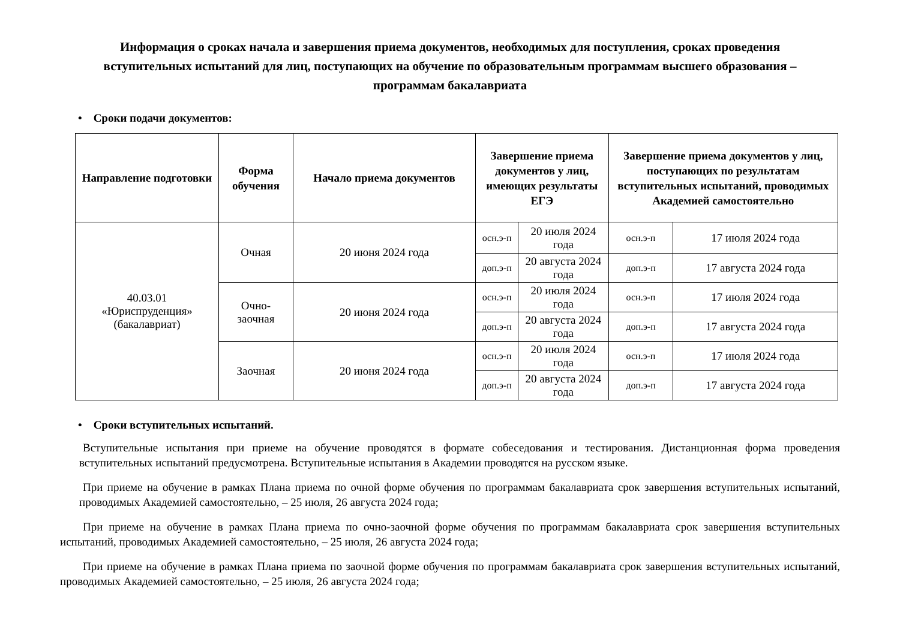Информация о сроках начала и завершения приема документов, необходимых для поступления, сроках проведения вступительных испытаний для лиц, поступающих на обучение по образовательным программам высшего образования – программам бакалавриата
• Сроки подачи документов:
| Направление подготовки | Форма обучения | Начало приема документов | Завершение приема документов у лиц, имеющих результаты ЕГЭ | | Завершение приема документов у лиц, поступающих по результатам вступительных испытаний, проводимых Академией самостоятельно | |
| --- | --- | --- | --- | --- | --- | --- |
| 40.03.01 «Юриспруденция» (бакалавриат) | Очная | 20 июня 2024 года | осн.э-п | 20 июля 2024 года | осн.э-п | 17 июля 2024 года |
| | | | доп.э-п | 20 августа 2024 года | доп.э-п | 17 августа 2024 года |
| | Очно- заочная | 20 июня 2024 года | осн.э-п | 20 июля 2024 года | осн.э-п | 17 июля 2024 года |
| | | | доп.э-п | 20 августа 2024 года | доп.э-п | 17 августа 2024 года |
| | Заочная | 20 июня 2024 года | осн.э-п | 20 июля 2024 года | осн.э-п | 17 июля 2024 года |
| | | | доп.э-п | 20 августа 2024 года | доп.э-п | 17 августа 2024 года |
• Сроки вступительных испытаний.
Вступительные испытания при приеме на обучение проводятся в формате собеседования и тестирования. Дистанционная форма проведения вступительных испытаний предусмотрена. Вступительные испытания в Академии проводятся на русском языке.
При приеме на обучение в рамках Плана приема по очной форме обучения по программам бакалавриата срок завершения вступительных испытаний, проводимых Академией самостоятельно, – 25 июля, 26 августа 2024 года;
При приеме на обучение в рамках Плана приема по очно-заочной форме обучения по программам бакалавриата срок завершения вступительных испытаний, проводимых Академией самостоятельно, – 25 июля, 26 августа 2024 года;
При приеме на обучение в рамках Плана приема по заочной форме обучения по программам бакалавриата срок завершения вступительных испытаний, проводимых Академией самостоятельно, – 25 июля, 26 августа 2024 года;